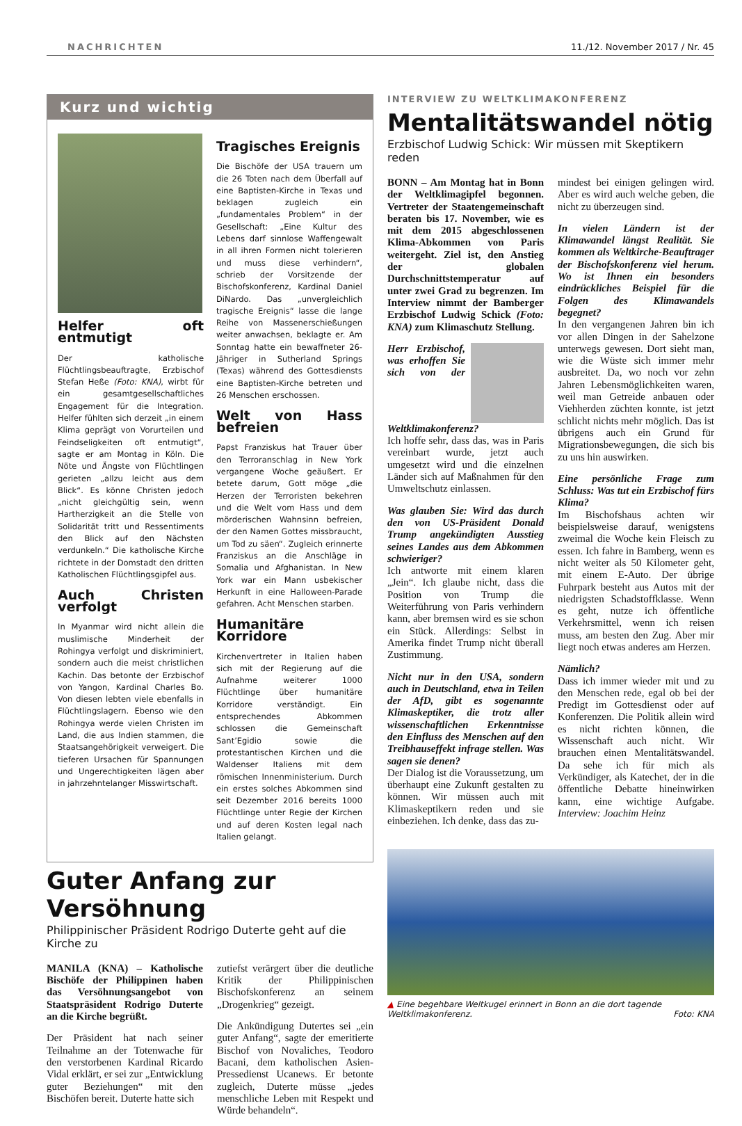NACHRICHTEN 11./12. November 2017 / Nr. 45
Kurz und wichtig
Helfer oft entmutigt
Der katholische Flüchtlingsbeauftragte, Erzbischof Stefan Heße (Foto: KNA), wirbt für ein gesamtgesellschaftliches Engagement für die Integration. Helfer fühlten sich derzeit „in einem Klima geprägt von Vorurteilen und Feindseligkeiten oft entmutigt“, sagte er am Montag in Köln. Die Nöte und Ängste von Flüchtlingen gerieten „allzu leicht aus dem Blick“. Es könne Christen jedoch „nicht gleichgültig sein, wenn Hartherzigkeit an die Stelle von Solidarität tritt und Ressentiments den Blick auf den Nächsten verdunkeln.“ Die katholische Kirche richtete in der Domstadt den dritten Katholischen Flüchtlingsgipfel aus.
Auch Christen verfolgt
In Myanmar wird nicht allein die muslimische Minderheit der Rohingya verfolgt und diskriminiert, sondern auch die meist christlichen Kachin. Das betonte der Erzbischof von Yangon, Kardinal Charles Bo. Von diesen lebten viele ebenfalls in Flüchtlingslagern. Ebenso wie den Rohingya werde vielen Christen im Land, die aus Indien stammen, die Staatsangehörigkeit verweigert. Die tieferen Ursachen für Spannungen und Ungerechtigkeiten lägen aber in jahrzehntelanger Misswirtschaft.
Tragisches Ereignis
Die Bischöfe der USA trauern um die 26 Toten nach dem Überfall auf eine Baptisten-Kirche in Texas und beklagen zugleich ein „fundamentales Problem“ in der Gesellschaft: „Eine Kultur des Lebens darf sinnlose Waffengewalt in all ihren Formen nicht tolerieren und muss diese verhindern“, schrieb der Vorsitzende der Bischofskonferenz, Kardinal Daniel DiNardo. Das „unvergleichlich tragische Ereignis“ lasse die lange Reihe von Massenerschießungen weiter anwachsen, beklagte er. Am Sonntag hatte ein bewaffneter 26-Jähriger in Sutherland Springs (Texas) während des Gottesdiensts eine Baptisten-Kirche betreten und 26 Menschen erschossen.
Welt von Hass befreien
Papst Franziskus hat Trauer über den Terroranschlag in New York vergangene Woche geäußert. Er betete darum, Gott möge „die Herzen der Terroristen bekehren und die Welt vom Hass und dem mörderischen Wahnsinn befreien, der den Namen Gottes missbraucht, um Tod zu säen“. Zugleich erinnerte Franziskus an die Anschläge in Somalia und Afghanistan. In New York war ein Mann usbekischer Herkunft in eine Halloween-Parade gefahren. Acht Menschen starben.
Humanitäre Korridore
Kirchenvertreter in Italien haben sich mit der Regierung auf die Aufnahme weiterer 1000 Flüchtlinge über humanitäre Korridore verständigt. Ein entsprechendes Abkommen schlossen die Gemeinschaft Sant’Egidio sowie die protestantischen Kirchen und die Waldenser Italiens mit dem römischen Innenministerium. Durch ein erstes solches Abkommen sind seit Dezember 2016 bereits 1000 Flüchtlinge unter Regie der Kirchen und auf deren Kosten legal nach Italien gelangt.
Guter Anfang zur Versöhnung
Philippinischer Präsident Rodrigo Duterte geht auf die Kirche zu
MANILA (KNA) – Katholische Bischöfe der Philippinen haben das Versöhnungsangebot von Staatspräsident Rodrigo Duterte an die Kirche begrüßt.
Der Präsident hat nach seiner Teilnahme an der Totenwache für den verstorbenen Kardinal Ricardo Vidal erklärt, er sei zur „Entwicklung guter Beziehungen“ mit den Bischöfen bereit. Duterte hatte sich
zutiefst verärgert über die deutliche Kritik der Philippinischen Bischofskonferenz an seinem „Drogenkrieg“ gezeigt.
Die Ankündigung Dutertes sei „ein guter Anfang“, sagte der emeritierte Bischof von Novaliches, Teodoro Bacani, dem katholischen Asien-Pressedienst Ucanews. Er betonte zugleich, Duterte müsse „jedes menschliche Leben mit Respekt und Würde behandeln“.
INTERVIEW ZU WELTKLIMAKONFERENZ
Mentalitätswandel nötig
Erzbischof Ludwig Schick: Wir müssen mit Skeptikern reden
BONN – Am Montag hat in Bonn der Weltklimagipfel begonnen. Vertreter der Staatengemeinschaft beraten bis 17. November, wie es mit dem 2015 abgeschlossenen Klima-Abkommen von Paris weitergeht. Ziel ist, den Anstieg der globalen Durchschnittstemperatur auf unter zwei Grad zu begrenzen. Im Interview nimmt der Bamberger Erzbischof Ludwig Schick (Foto: KNA) zum Klimaschutz Stellung.
Herr Erzbischof, was erhoffen Sie sich von der Weltklimakonferenz?
Ich hoffe sehr, dass das, was in Paris vereinbart wurde, jetzt auch umgesetzt wird und die einzelnen Länder sich auf Maßnahmen für den Umweltschutz einlassen.
Was glauben Sie: Wird das durch den von US-Präsident Donald Trump angekündigten Ausstieg seines Landes aus dem Abkommen schwieriger?
Ich antworte mit einem klaren „Jein“. Ich glaube nicht, dass die Position von Trump die Weiterführung von Paris verhindern kann, aber bremsen wird es sie schon ein Stück. Allerdings: Selbst in Amerika findet Trump nicht überall Zustimmung.
Nicht nur in den USA, sondern auch in Deutschland, etwa in Teilen der AfD, gibt es sogenannte Klimaskeptiker, die trotz aller wissenschaftlichen Erkenntnisse den Einfluss des Menschen auf den Treibhauseffekt infrage stellen. Was sagen sie denen?
Der Dialog ist die Voraussetzung, um überhaupt eine Zukunft gestalten zu können. Wir müssen auch mit Klimaskeptikern reden und sie einbeziehen. Ich denke, dass das zu-
mindest bei einigen gelingen wird. Aber es wird auch welche geben, die nicht zu überzeugen sind.
In vielen Ländern ist der Klimawandel längst Realität. Sie kommen als Weltkirche-Beauftrager der Bischofskonferenz viel herum. Wo ist Ihnen ein besonders eindrückliches Beispiel für die Folgen des Klimawandels begegnet?
In den vergangenen Jahren bin ich vor allen Dingen in der Sahelzone unterwegs gewesen. Dort sieht man, wie die Wüste sich immer mehr ausbreitet. Da, wo noch vor zehn Jahren Lebensmöglichkeiten waren, weil man Getreide anbauen oder Viehherden züchten konnte, ist jetzt schlicht nichts mehr möglich. Das ist übrigens auch ein Grund für Migrationsbewegungen, die sich bis zu uns hin auswirken.
Eine persönliche Frage zum Schluss: Was tut ein Erzbischof fürs Klima?
Im Bischofshaus achten wir beispielsweise darauf, wenigstens zweimal die Woche kein Fleisch zu essen. Ich fahre in Bamberg, wenn es nicht weiter als 50 Kilometer geht, mit einem E-Auto. Der übrige Fuhrpark besteht aus Autos mit der niedrigsten Schadstoffklasse. Wenn es geht, nutze ich öffentliche Verkehrsmittel, wenn ich reisen muss, am besten den Zug. Aber mir liegt noch etwas anderes am Herzen.
Nämlich?
Dass ich immer wieder mit und zu den Menschen rede, egal ob bei der Predigt im Gottesdienst oder auf Konferenzen. Die Politik allein wird es nicht richten können, die Wissenschaft auch nicht. Wir brauchen einen Mentalitätswandel. Da sehe ich für mich als Verkündiger, als Katechet, der in die öffentliche Debatte hineinwirken kann, eine wichtige Aufgabe. Interview: Joachim Heinz
▲ Eine begehbare Weltkugel erinnert in Bonn an die dort tagende Weltklimakonferenz. Foto: KNA